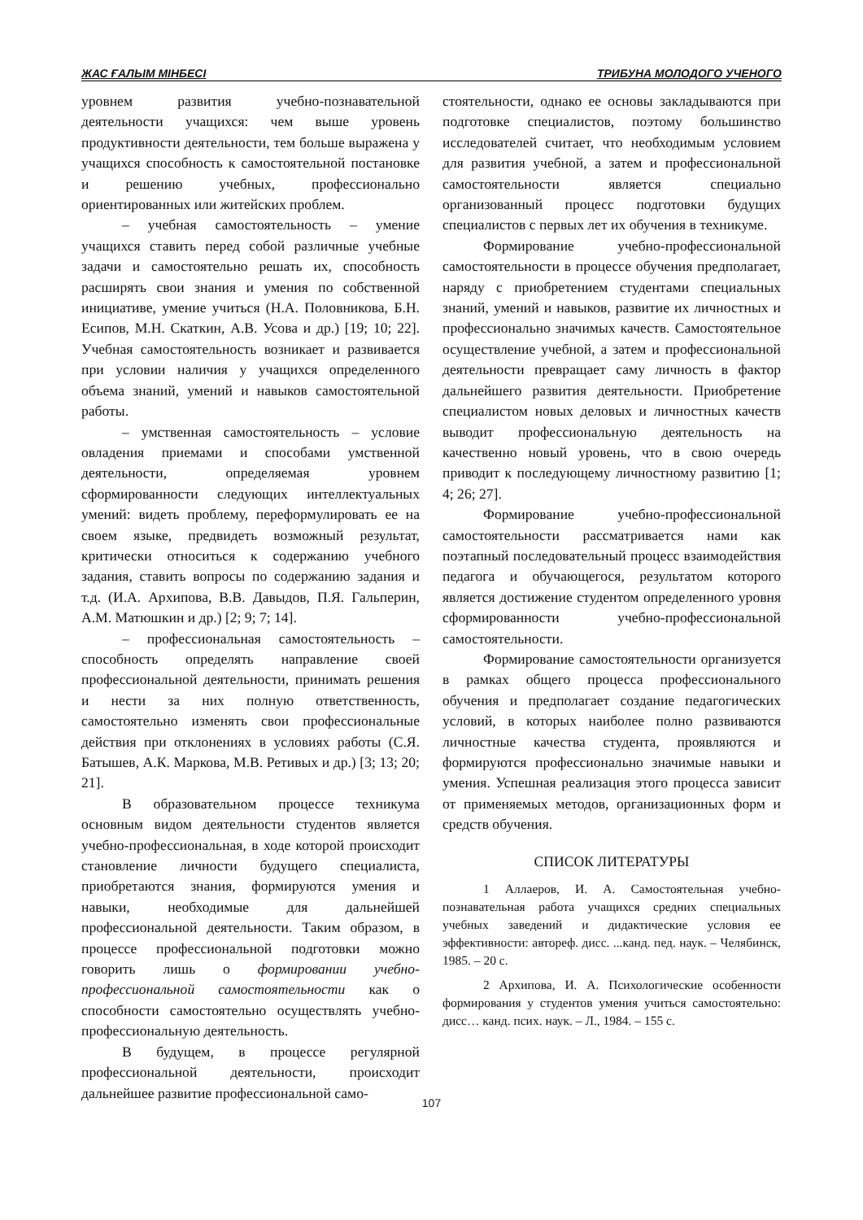ЖАС ҒАЛЫМ МІНБЕСІ ТРИБУНА МОЛОДОГО УЧЕНОГО
уровнем развития учебно-познавательной деятельности учащихся: чем выше уровень продуктивности деятельности, тем больше выражена у учащихся способность к самостоятельной постановке и решению учебных, профессионально ориентированных или житейских проблем.
– учебная самостоятельность – умение учащихся ставить перед собой различные учебные задачи и самостоятельно решать их, способность расширять свои знания и умения по собственной инициативе, умение учиться (Н.А. Половникова, Б.Н. Есипов, М.Н. Скаткин, А.В. Усова и др.) [19; 10; 22]. Учебная самостоятельность возникает и развивается при условии наличия у учащихся определенного объема знаний, умений и навыков самостоятельной работы.
– умственная самостоятельность – условие овладения приемами и способами умственной деятельности, определяемая уровнем сформированности следующих интеллектуальных умений: видеть проблему, переформулировать ее на своем языке, предвидеть возможный результат, критически относиться к содержанию учебного задания, ставить вопросы по содержанию задания и т.д. (И.А. Архипова, В.В. Давыдов, П.Я. Гальперин, А.М. Матюшкин и др.) [2; 9; 7; 14].
– профессиональная самостоятельность – способность определять направление своей профессиональной деятельности, принимать решения и нести за них полную ответственность, самостоятельно изменять свои профессиональные действия при отклонениях в условиях работы (С.Я. Батышев, А.К. Маркова, М.В. Ретивых и др.) [3; 13; 20; 21].
В образовательном процессе техникума основным видом деятельности студентов является учебно-профессиональная, в ходе которой происходит становление личности будущего специалиста, приобретаются знания, формируются умения и навыки, необходимые для дальнейшей профессиональной деятельности. Таким образом, в процессе профессиональной подготовки можно говорить лишь о формировании учебно-профессиональной самостоятельности как о способности самостоятельно осуществлять учебно-профессиональную деятельность.
В будущем, в процессе регулярной профессиональной деятельности, происходит дальнейшее развитие профессиональной само-
стоятельности, однако ее основы закладываются при подготовке специалистов, поэтому большинство исследователей считает, что необходимым условием для развития учебной, а затем и профессиональной самостоятельности является специально организованный процесс подготовки будущих специалистов с первых лет их обучения в техникуме.
Формирование учебно-профессиональной самостоятельности в процессе обучения предполагает, наряду с приобретением студентами специальных знаний, умений и навыков, развитие их личностных и профессионально значимых качеств. Самостоятельное осуществление учебной, а затем и профессиональной деятельности превращает саму личность в фактор дальнейшего развития деятельности. Приобретение специалистом новых деловых и личностных качеств выводит профессиональную деятельность на качественно новый уровень, что в свою очередь приводит к последующему личностному развитию [1; 4; 26; 27].
Формирование учебно-профессиональной самостоятельности рассматривается нами как поэтапный последовательный процесс взаимодействия педагога и обучающегося, результатом которого является достижение студентом определенного уровня сформированности учебно-профессиональной самостоятельности.
Формирование самостоятельности организуется в рамках общего процесса профессионального обучения и предполагает создание педагогических условий, в которых наиболее полно развиваются личностные качества студента, проявляются и формируются профессионально значимые навыки и умения. Успешная реализация этого процесса зависит от применяемых методов, организационных форм и средств обучения.
СПИСОК ЛИТЕРАТУРЫ
1 Аллаеров, И. А. Самостоятельная учебно-познавательная работа учащихся средних специальных учебных заведений и дидактические условия ее эффективности: автореф. дисс. ...канд. пед. наук. – Челябинск, 1985. – 20 с.
2 Архипова, И. А. Психологические особенности формирования у студентов умения учиться самостоятельно: дисс… канд. псих. наук. – Л., 1984. – 155 с.
107